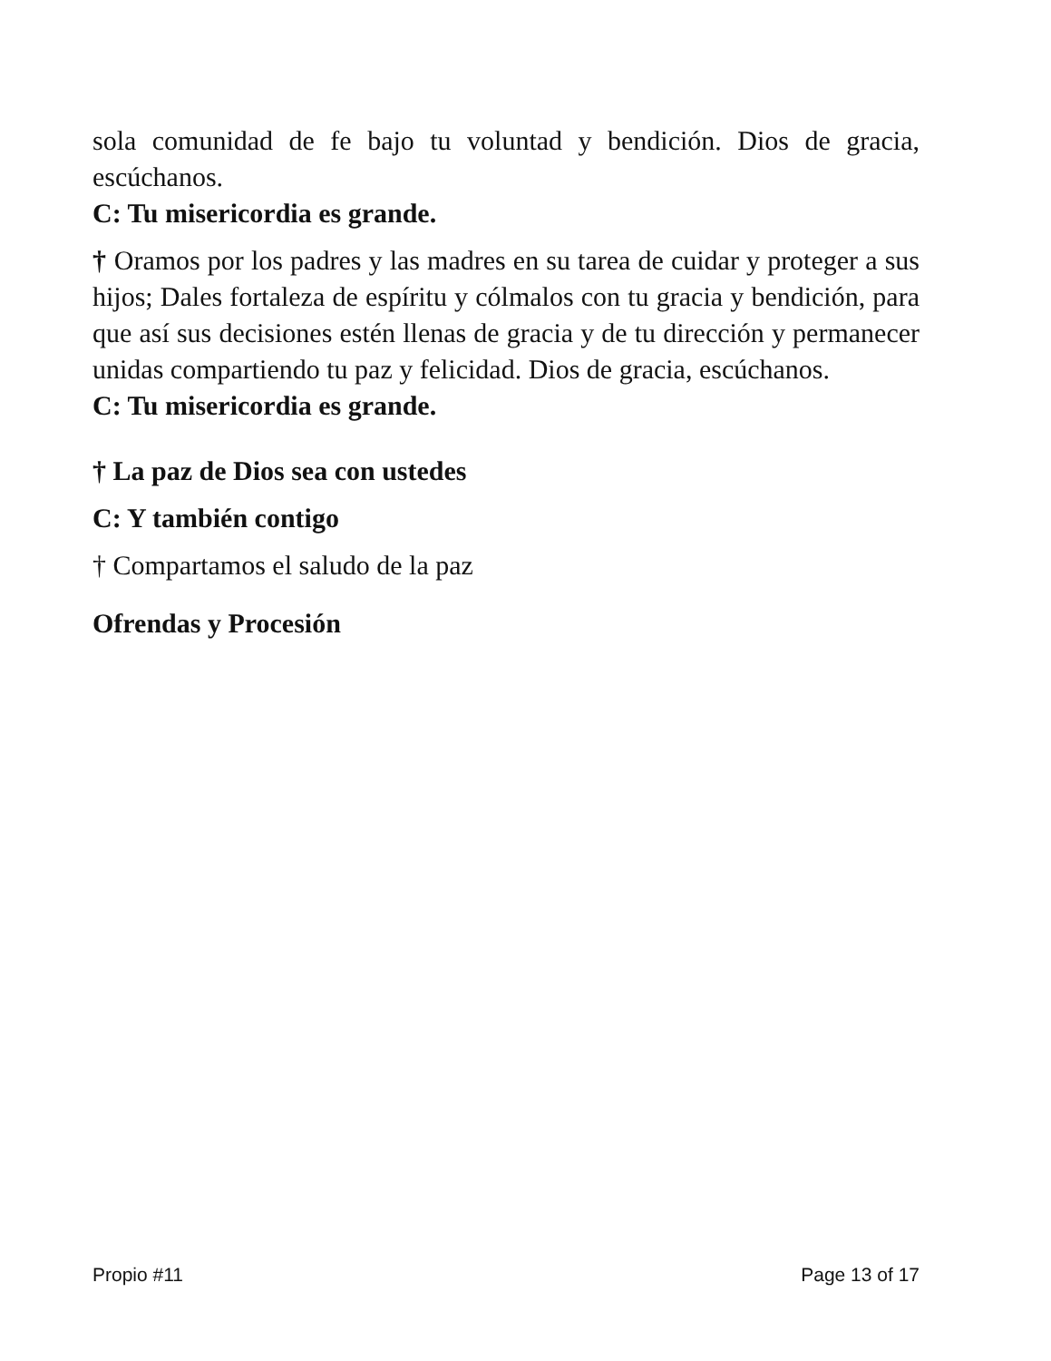sola comunidad de fe bajo tu voluntad y bendición. Dios de gracia, escúchanos.
C: Tu misericordia es grande.
† Oramos por los padres y las madres en su tarea de cuidar y proteger a sus hijos; Dales fortaleza de espíritu y cólmalos con tu gracia y bendición, para que así sus decisiones estén llenas de gracia y de tu dirección y permanecer unidas compartiendo tu paz y felicidad. Dios de gracia, escúchanos.
C: Tu misericordia es grande.
† La paz de Dios sea con ustedes
C: Y también contigo
† Compartamos el saludo de la paz
Ofrendas y Procesión
Propio #11 Page 13 of 17